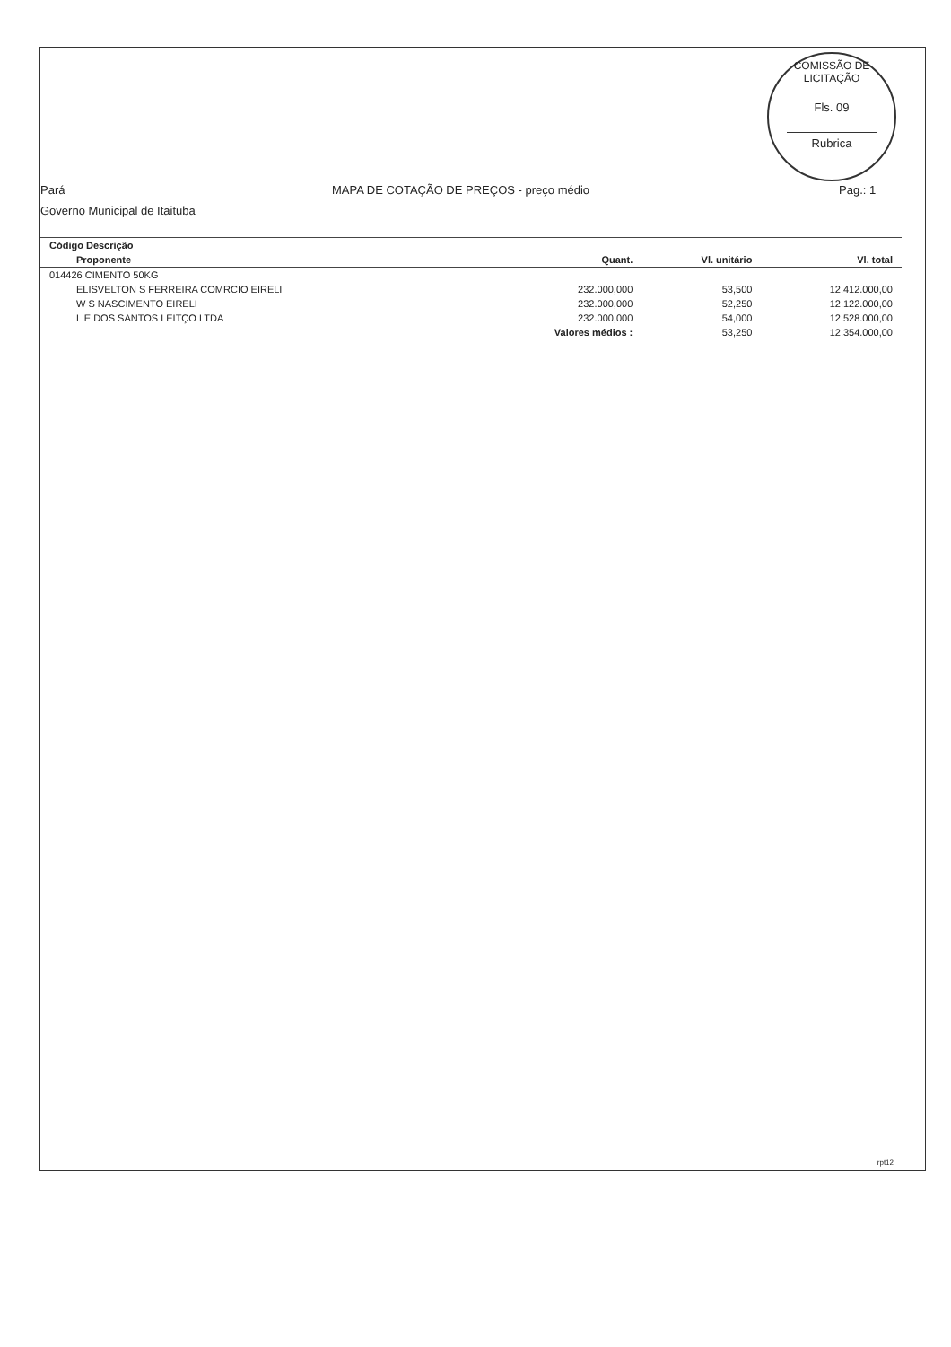COMISSÃO DE LICITAÇÃO
Fls. 09
Rubrica
Pará MAPA DE COTAÇÃO DE PREÇOS - preço médio
Pag.: 1
Governo Municipal de Itaituba
| Código Descrição | | | |
| --- | --- | --- | --- |
| Proponente | Quant. | Vl. unitário | Vl. total |
| 014426 CIMENTO 50KG | | | |
| ELISVELTON S FERREIRA COMRCIO EIRELI | 232.000,000 | 53,500 | 12.412.000,00 |
| W S NASCIMENTO EIRELI | 232.000,000 | 52,250 | 12.122.000,00 |
| L E DOS SANTOS LEITÇO LTDA | 232.000,000 | 54,000 | 12.528.000,00 |
| | Valores médios : | 53,250 | 12.354.000,00 |
rpt12